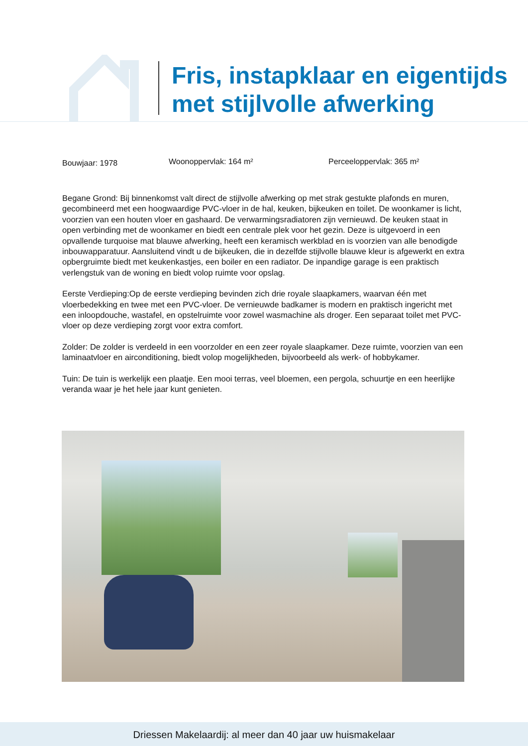Fris, instapklaar en eigentijds
met stijlvolle afwerking
Bouwjaar: 1978
Woonoppervlak: 164 m² Perceeloppervlak: 365 m²
Begane Grond: Bij binnenkomst valt direct de stijlvolle afwerking op met strak gestukte plafonds en muren, gecombineerd met een hoogwaardige PVC-vloer in de hal, keuken, bijkeuken en toilet. De woonkamer is licht, voorzien van een houten vloer en gashaard. De verwarmingsradiatoren zijn vernieuwd. De keuken staat in open verbinding met de woonkamer en biedt een centrale plek voor het gezin. Deze is uitgevoerd in een opvallende turquoise mat blauwe afwerking, heeft een keramisch werkblad en is voorzien van alle benodigde inbouwapparatuur. Aansluitend vindt u de bijkeuken, die in dezelfde stijlvolle blauwe kleur is afgewerkt en extra opbergruimte biedt met keukenkastjes, een boiler en een radiator. De inpandige garage is een praktisch verlengstuk van de woning en biedt volop ruimte voor opslag.
Eerste Verdieping:Op de eerste verdieping bevinden zich drie royale slaapkamers, waarvan één met vloerbedekking en twee met een PVC-vloer. De vernieuwde badkamer is modern en praktisch ingericht met een inloopdouche, wastafel, en opstelruimte voor zowel wasmachine als droger. Een separaat toilet met PVC-vloer op deze verdieping zorgt voor extra comfort.
Zolder: De zolder is verdeeld in een voorzolder en een zeer royale slaapkamer. Deze ruimte, voorzien van een laminaatvloer en airconditioning, biedt volop mogelijkheden, bijvoorbeeld als werk- of hobbykamer.
Tuin: De tuin is werkelijk een plaatje. Een mooi terras, veel bloemen, een pergola, schuurtje en een heerlijke veranda waar je het hele jaar kunt genieten.
Driessen Makelaardij: al meer dan 40 jaar uw huismakelaar